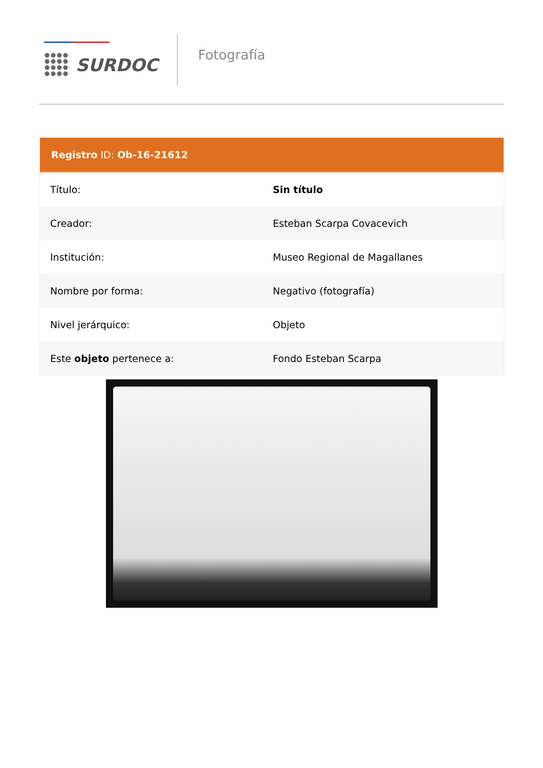SURDOC
Fotografía
| Registro ID: Ob-16-21612 | |
| --- | --- |
| Título: | Sin título |
| Creador: | Esteban Scarpa Covacevich |
| Institución: | Museo Regional de Magallanes |
| Nombre por forma: | Negativo (fotografía) |
| Nivel jerárquico: | Objeto |
| Este objeto pertenece a: | Fondo Esteban Scarpa |